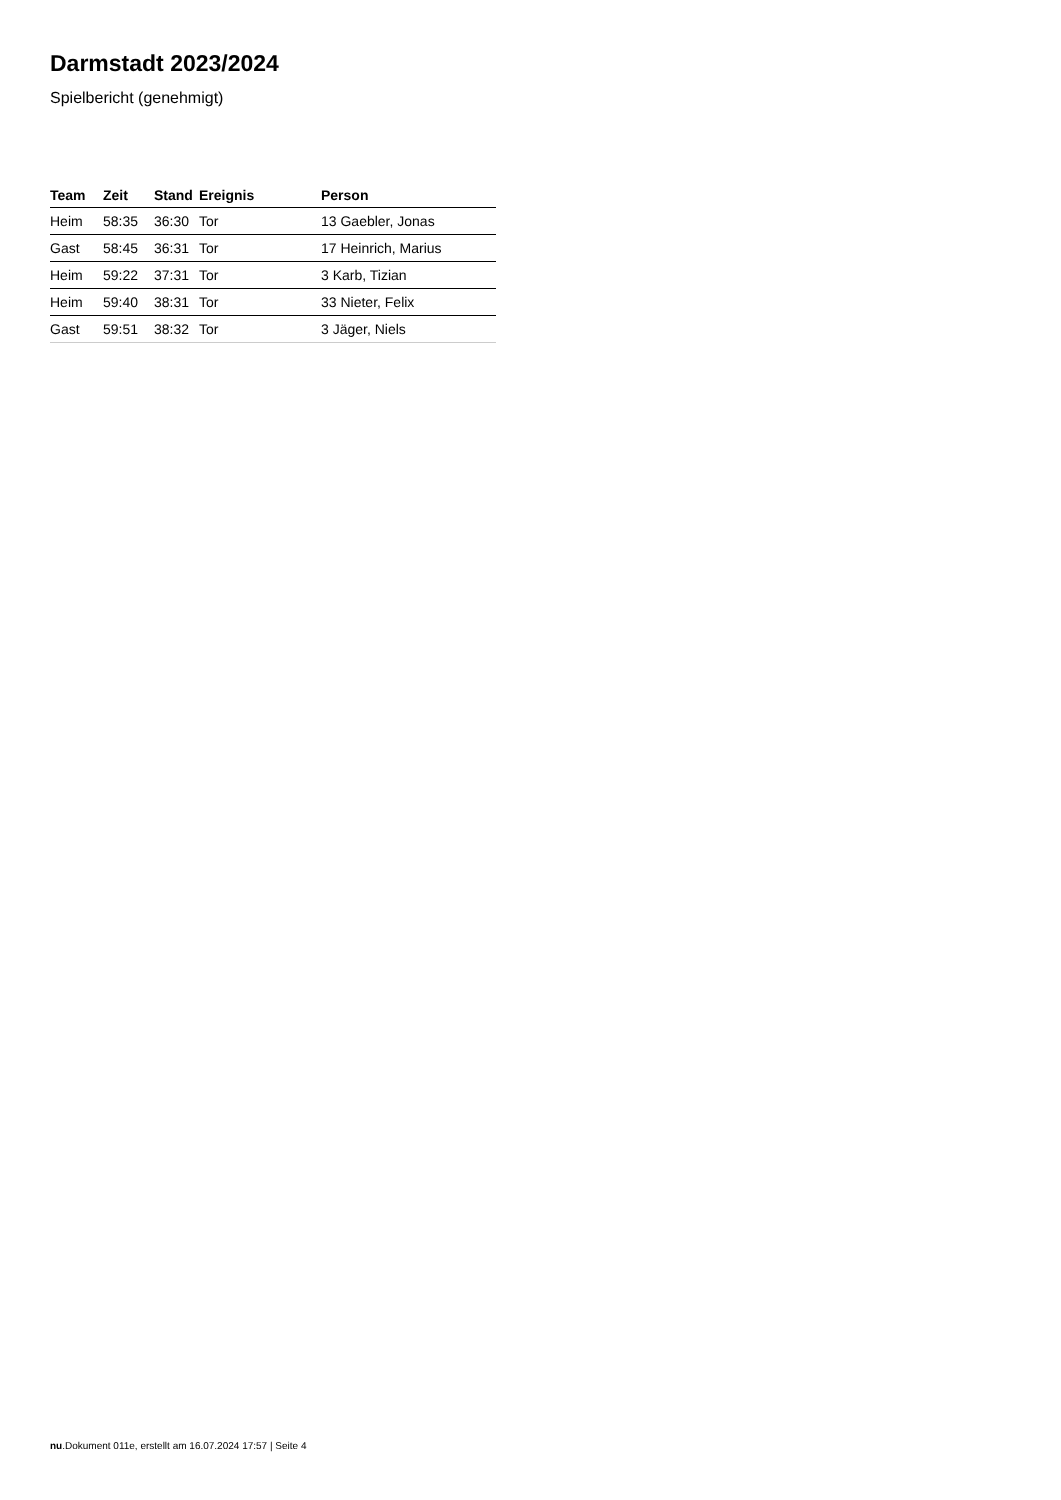Darmstadt 2023/2024
Spielbericht (genehmigt)
| Team | Zeit | Stand | Ereignis | Person |
| --- | --- | --- | --- | --- |
| Heim | 58:35 | 36:30 | Tor | 13 Gaebler, Jonas |
| Gast | 58:45 | 36:31 | Tor | 17 Heinrich, Marius |
| Heim | 59:22 | 37:31 | Tor | 3 Karb, Tizian |
| Heim | 59:40 | 38:31 | Tor | 33 Nieter, Felix |
| Gast | 59:51 | 38:32 | Tor | 3 Jäger, Niels |
nu.Dokument 011e, erstellt am 16.07.2024 17:57 | Seite 4